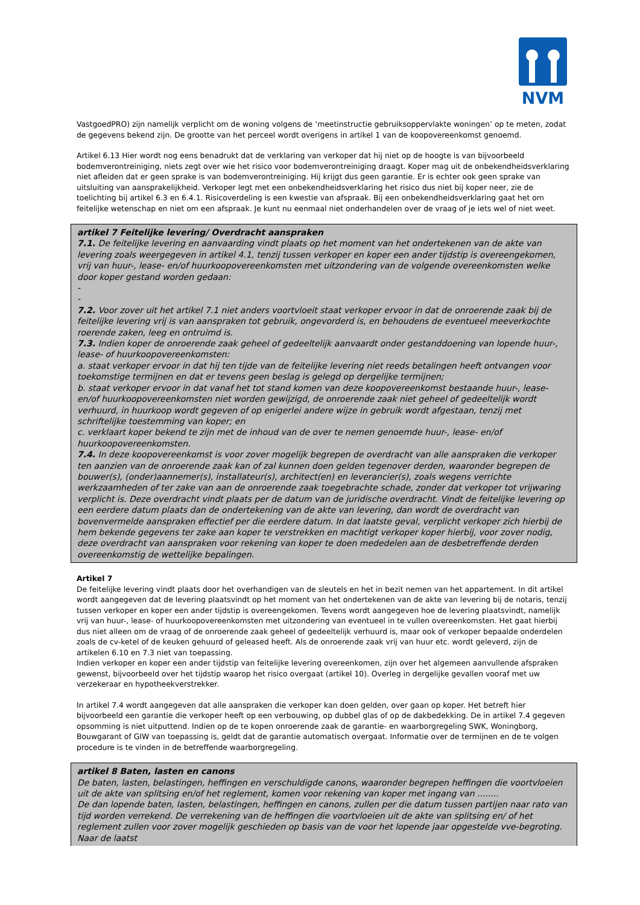NVM
VastgoedPRO) zijn namelijk verplicht om de woning volgens de ‘meetinstructie gebruiksoppervlakte woningen’ op te meten, zodat de gegevens bekend zijn. De grootte van het perceel wordt overigens in artikel 1 van de koopovereenkomst genoemd.
Artikel 6.13 Hier wordt nog eens benadrukt dat de verklaring van verkoper dat hij niet op de hoogte is van bijvoorbeeld bodemverontreiniging, niets zegt over wie het risico voor bodemverontreiniging draagt. Koper mag uit de onbekendheidsverklaring niet afleiden dat er geen sprake is van bodemverontreiniging. Hij krijgt dus geen garantie. Er is echter ook geen sprake van uitsluiting van aansprakelijkheid. Verkoper legt met een onbekendheidsverklaring het risico dus niet bij koper neer, zie de toelichting bij artikel 6.3 en 6.4.1. Risicoverdeling is een kwestie van afspraak. Bij een onbekendheidsverklaring gaat het om feitelijke wetenschap en niet om een afspraak. Je kunt nu eenmaal niet onderhandelen over de vraag of je iets wel of niet weet.
artikel 7 Feitelijke levering/ Overdracht aanspraken
7.1. De feitelijke levering en aanvaarding vindt plaats op het moment van het ondertekenen van de akte van levering zoals weergegeven in artikel 4.1, tenzij tussen verkoper en koper een ander tijdstip is overeengekomen, vrij van huur-, lease- en/of huurkoopovereenkomsten met uitzondering van de volgende overeenkomsten welke door koper gestand worden gedaan:
-
-
7.2. Voor zover uit het artikel 7.1 niet anders voortvloeit staat verkoper ervoor in dat de onroerende zaak bij de feitelijke levering vrij is van aanspraken tot gebruik, ongevorderd is, en behoudens de eventueel meeverkochte roerende zaken, leeg en ontruimd is.
7.3. Indien koper de onroerende zaak geheel of gedeeltelijk aanvaardt onder gestanddoening van lopende huur-, lease- of huurkoopovereenkomsten:
a. staat verkoper ervoor in dat hij ten tijde van de feitelijke levering niet reeds betalingen heeft ontvangen voor toekomstige termijnen en dat er tevens geen beslag is gelegd op dergelijke termijnen;
b. staat verkoper ervoor in dat vanaf het tot stand komen van deze koopovereenkomst bestaande huur-, lease- en/of huurkoopovereenkomsten niet worden gewijzigd, de onroerende zaak niet geheel of gedeeltelijk wordt verhuurd, in huurkoop wordt gegeven of op enigerlei andere wijze in gebruik wordt afgestaan, tenzij met schriftelijke toestemming van koper; en
c. verklaart koper bekend te zijn met de inhoud van de over te nemen genoemde huur-, lease- en/of huurkoopovereenkomsten.
7.4. In deze koopovereenkomst is voor zover mogelijk begrepen de overdracht van alle aanspraken die verkoper ten aanzien van de onroerende zaak kan of zal kunnen doen gelden tegenover derden, waaronder begrepen de bouwer(s), (onder)aannemer(s), installateur(s), architect(en) en leverancier(s), zoals wegens verrichte werkzaamheden of ter zake van aan de onroerende zaak toegebrachte schade, zonder dat verkoper tot vrijwaring verplicht is. Deze overdracht vindt plaats per de datum van de juridische overdracht. Vindt de feitelijke levering op een eerdere datum plaats dan de ondertekening van de akte van levering, dan wordt de overdracht van bovenvermelde aanspraken effectief per die eerdere datum. In dat laatste geval, verplicht verkoper zich hierbij de hem bekende gegevens ter zake aan koper te verstrekken en machtigt verkoper koper hierbij, voor zover nodig, deze overdracht van aanspraken voor rekening van koper te doen mededelen aan de desbetreffende derden overeenkomstig de wettelijke bepalingen.
Artikel 7
De feitelijke levering vindt plaats door het overhandigen van de sleutels en het in bezit nemen van het appartement. In dit artikel wordt aangegeven dat de levering plaatsvindt op het moment van het ondertekenen van de akte van levering bij de notaris, tenzij tussen verkoper en koper een ander tijdstip is overeengekomen. Tevens wordt aangegeven hoe de levering plaatsvindt, namelijk vrij van huur-, lease- of huurkoopovereenkomsten met uitzondering van eventueel in te vullen overeenkomsten. Het gaat hierbij dus niet alleen om de vraag of de onroerende zaak geheel of gedeeltelijk verhuurd is, maar ook of verkoper bepaalde onderdelen zoals de cv-ketel of de keuken gehuurd of geleased heeft. Als de onroerende zaak vrij van huur etc. wordt geleverd, zijn de artikelen 6.10 en 7.3 niet van toepassing.
Indien verkoper en koper een ander tijdstip van feitelijke levering overeenkomen, zijn over het algemeen aanvullende afspraken gewenst, bijvoorbeeld over het tijdstip waarop het risico overgaat (artikel 10). Overleg in dergelijke gevallen vooraf met uw verzekeraar en hypotheekverstrekker.
In artikel 7.4 wordt aangegeven dat alle aanspraken die verkoper kan doen gelden, over gaan op koper. Het betreft hier bijvoorbeeld een garantie die verkoper heeft op een verbouwing, op dubbel glas of op de dakbedekking. De in artikel 7.4 gegeven opsomming is niet uitputtend. Indien op de te kopen onroerende zaak de garantie- en waarborgregeling SWK, Woningborg, Bouwgarant of GIW van toepassing is, geldt dat de garantie automatisch overgaat. Informatie over de termijnen en de te volgen procedure is te vinden in de betreffende waarborgregeling.
artikel 8 Baten, lasten en canons
De baten, lasten, belastingen, heffingen en verschuldigde canons, waaronder begrepen heffingen die voortvloeien uit de akte van splitsing en/of het reglement, komen voor rekening van koper met ingang van ........
De dan lopende baten, lasten, belastingen, heffingen en canons, zullen per die datum tussen partijen naar rato van tijd worden verrekend. De verrekening van de heffingen die voortvloeien uit de akte van splitsing en/ of het reglement zullen voor zover mogelijk geschieden op basis van de voor het lopende jaar opgestelde vve-begroting. Naar de laatst